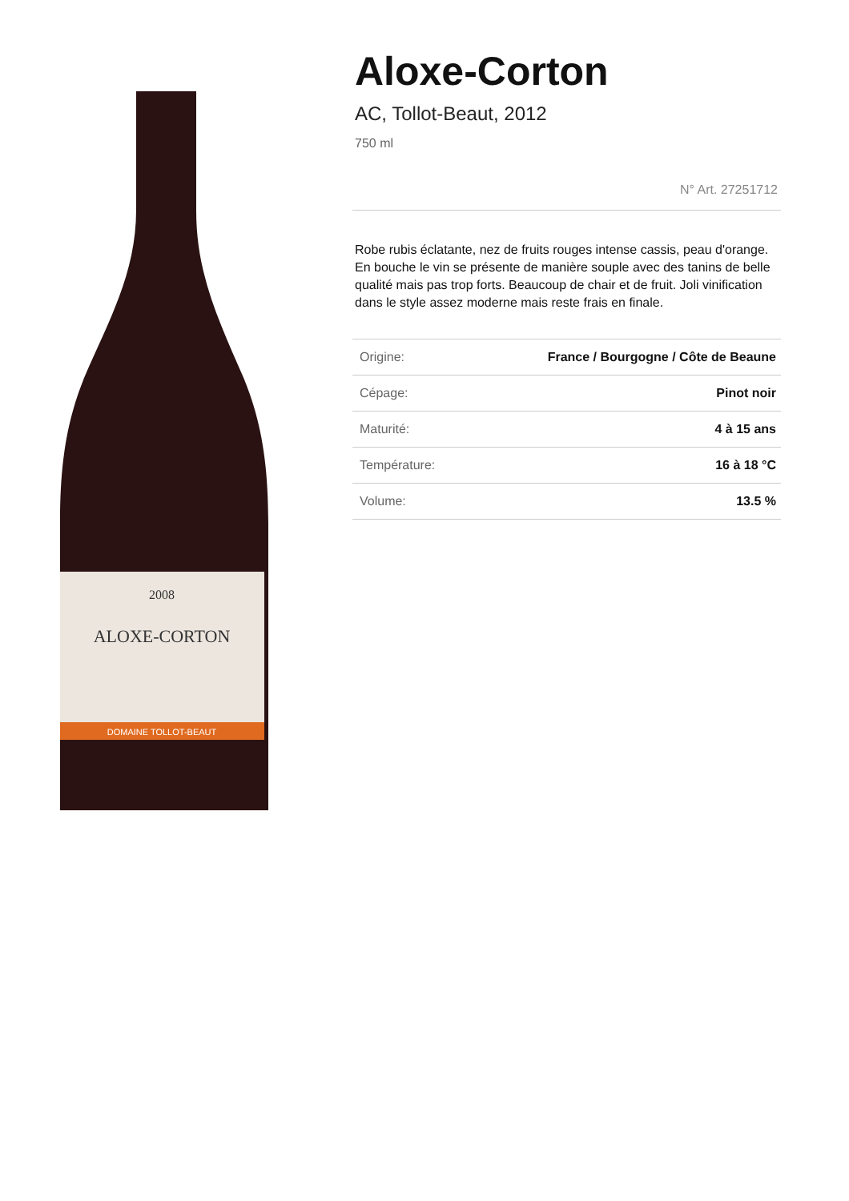2008
ALOXE-CORTON
DOMAINE TOLLOT-BEAUT
Aloxe-Corton
AC, Tollot-Beaut, 2012
750 ml
N° Art. 27251712
Robe rubis éclatante, nez de fruits rouges intense cassis, peau d'orange. En bouche le vin se présente de manière souple avec des tanins de belle qualité mais pas trop forts. Beaucoup de chair et de fruit. Joli vinification dans le style assez moderne mais reste frais en finale.
| Origine: | France / Bourgogne / Côte de Beaune |
| Cépage: | Pinot noir |
| Maturité: | 4 à 15 ans |
| Température: | 16 à 18 °C |
| Volume: | 13.5 % |